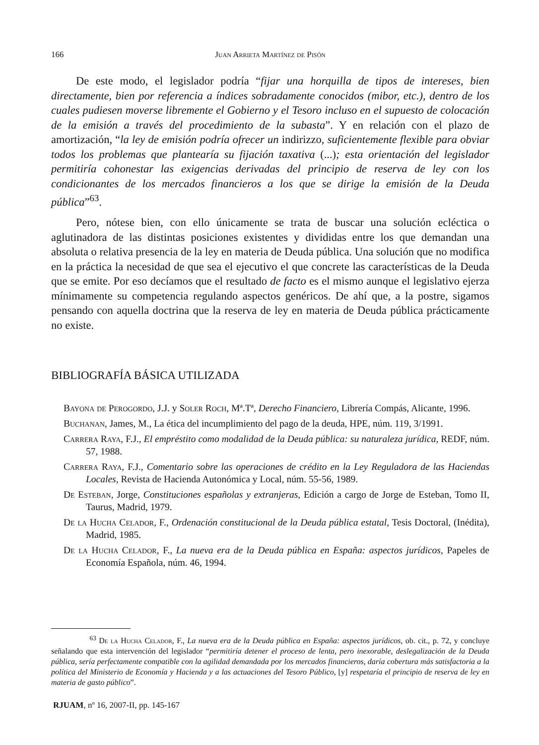166 Juan Arrieta Martínez de Pisón
De este modo, el legislador podría “fijar una horquilla de tipos de intereses, bien directamente, bien por referencia a índices sobradamente conocidos (mibor, etc.), dentro de los cuales pudiesen moverse libremente el Gobierno y el Tesoro incluso en el supuesto de colocación de la emisión a través del procedimiento de la subasta”. Y en relación con el plazo de amortización, “la ley de emisión podría ofrecer un indirizzo, suficientemente flexible para obviar todos los problemas que plantearía su fijación taxativa (...); esta orientación del legislador permitiría cohonestar las exigencias derivadas del principio de reserva de ley con los condicionantes de los mercados financieros a los que se dirige la emisión de la Deuda pública”<sup>63</sup>.
Pero, nótese bien, con ello únicamente se trata de buscar una solución ecléctica o aglutinadora de las distintas posiciones existentes y divididas entre los que demandan una absoluta o relativa presencia de la ley en materia de Deuda pública. Una solución que no modifica en la práctica la necesidad de que sea el ejecutivo el que concrete las características de la Deuda que se emite. Por eso decíamos que el resultado de facto es el mismo aunque el legislativo ejerza mínimamente su competencia regulando aspectos genéricos. De ahí que, a la postre, sigamos pensando con aquella doctrina que la reserva de ley en materia de Deuda pública prácticamente no existe.
BIBLIOGRAFÍA BÁSICA UTILIZADA
Bayona de Perogordo, J.J. y Soler Roch, Mª.Tª, Derecho Financiero, Librería Compás, Alicante, 1996.
Buchanan, James, M., La ética del incumplimiento del pago de la deuda, HPE, núm. 119, 3/1991.
Carrera Raya, F.J., El empréstito como modalidad de la Deuda pública: su naturaleza jurídica, REDF, núm. 57, 1988.
Carrera Raya, F.J., Comentario sobre las operaciones de crédito en la Ley Reguladora de las Haciendas Locales, Revista de Hacienda Autonómica y Local, núm. 55-56, 1989.
De Esteban, Jorge, Constituciones españolas y extranjeras, Edición a cargo de Jorge de Esteban, Tomo II, Taurus, Madrid, 1979.
De la Hucha Celador, F., Ordenación constitucional de la Deuda pública estatal, Tesis Doctoral, (Inédita), Madrid, 1985.
De la Hucha Celador, F., La nueva era de la Deuda pública en España: aspectos jurídicos, Papeles de Economía Española, núm. 46, 1994.
<sup>63</sup> De la Hucha Celador, F., La nueva era de la Deuda pública en España: aspectos jurídicos, ob. cit., p. 72, y concluye señalando que esta intervención del legislador “permitiría detener el proceso de lenta, pero inexorable, deslegalización de la Deuda pública, sería perfectamente compatible con la agilidad demandada por los mercados financieros, daría cobertura más satisfactoria a la política del Ministerio de Economía y Hacienda y a las actuaciones del Tesoro Público, [y] respetaría el principio de reserva de ley en materia de gasto público”.
RJUAM, nº 16, 2007-II, pp. 145-167